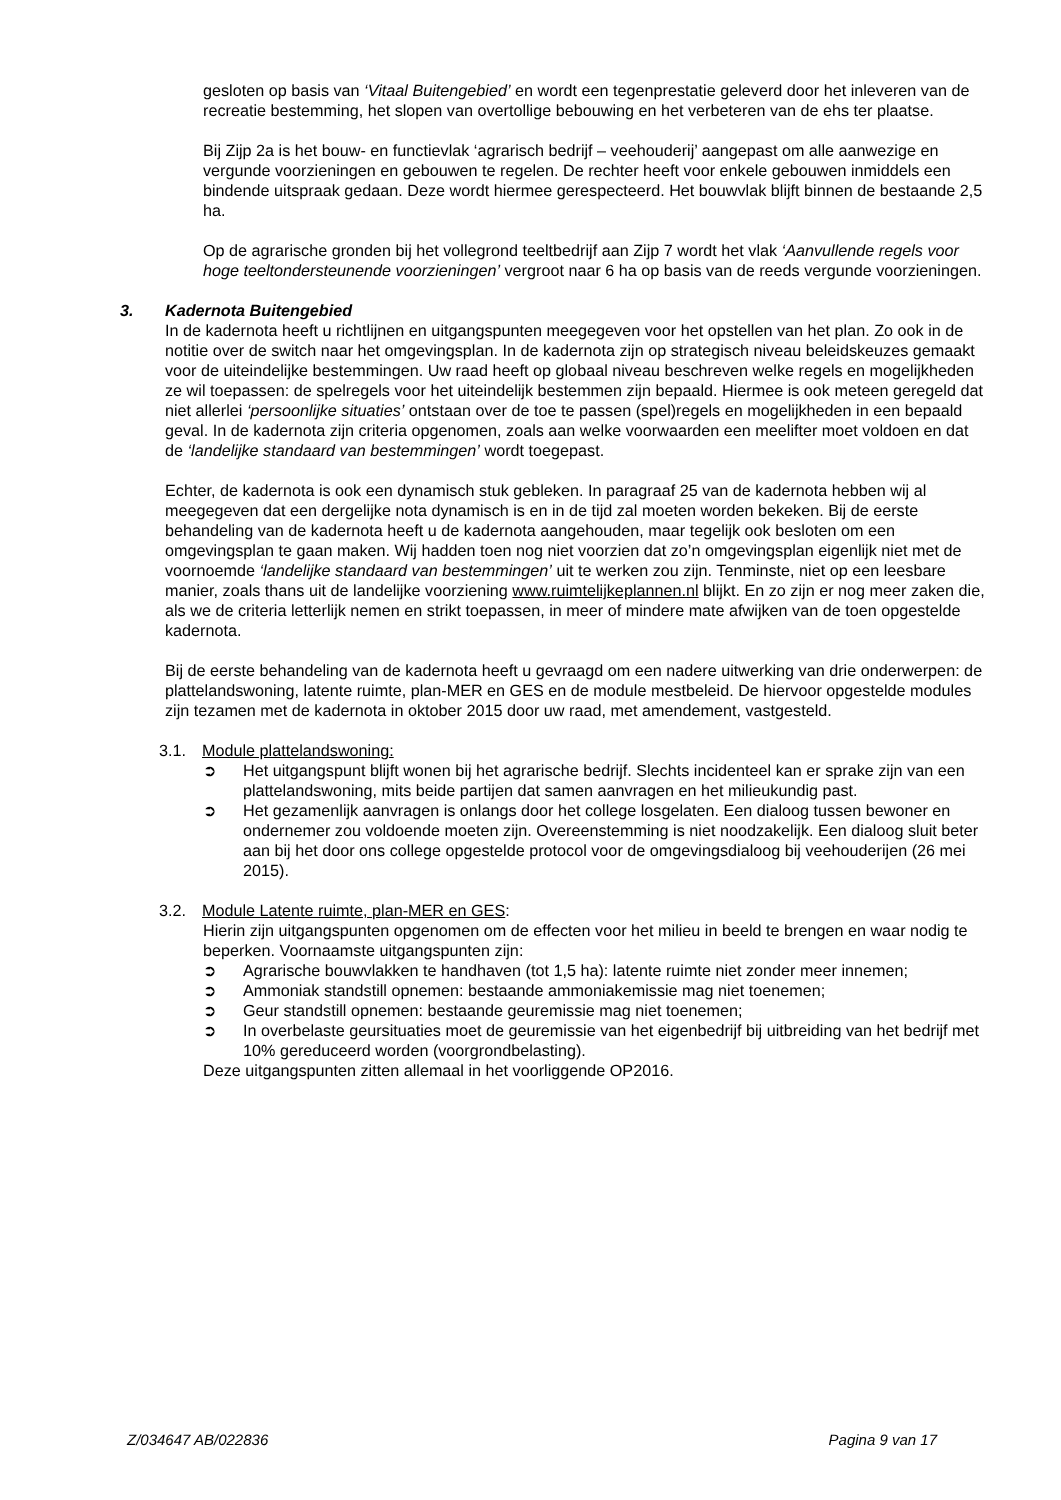gesloten op basis van ‘Vitaal Buitengebied’ en wordt een tegenprestatie geleverd door het inleveren van de recreatie bestemming, het slopen van overtollige bebouwing en het verbeteren van de ehs ter plaatse.
Bij Zijp 2a is het bouw- en functievlak ‘agrarisch bedrijf – veehouderij’ aangepast om alle aanwezige en vergunde voorzieningen en gebouwen te regelen. De rechter heeft voor enkele gebouwen inmiddels een bindende uitspraak gedaan. Deze wordt hiermee gerespecteerd. Het bouwvlak blijft binnen de bestaande 2,5 ha.
Op de agrarische gronden bij het vollegrond teeltbedrijf aan Zijp 7 wordt het vlak ‘Aanvullende regels voor hoge teeltondersteunende voorzieningen’ vergroot naar 6 ha op basis van de reeds vergunde voorzieningen.
3. Kadernota Buitengebied
In de kadernota heeft u richtlijnen en uitgangspunten meegegeven voor het opstellen van het plan. Zo ook in de notitie over de switch naar het omgevingsplan. In de kadernota zijn op strategisch niveau beleidskeuzes gemaakt voor de uiteindelijke bestemmingen. Uw raad heeft op globaal niveau beschreven welke regels en mogelijkheden ze wil toepassen: de spelregels voor het uiteindelijk bestemmen zijn bepaald. Hiermee is ook meteen geregeld dat niet allerlei ‘persoonlijke situaties’ ontstaan over de toe te passen (spel)regels en mogelijkheden in een bepaald geval. In de kadernota zijn criteria opgenomen, zoals aan welke voorwaarden een meelifter moet voldoen en dat de ‘landelijke standaard van bestemmingen’ wordt toegepast.
Echter, de kadernota is ook een dynamisch stuk gebleken. In paragraaf 25 van de kadernota hebben wij al meegegeven dat een dergelijke nota dynamisch is en in de tijd zal moeten worden bekeken. Bij de eerste behandeling van de kadernota heeft u de kadernota aangehouden, maar tegelijk ook besloten om een omgevingsplan te gaan maken. Wij hadden toen nog niet voorzien dat zo’n omgevingsplan eigenlijk niet met de voornoemde ‘landelijke standaard van bestemmingen’ uit te werken zou zijn. Tenminste, niet op een leesbare manier, zoals thans uit de landelijke voorziening www.ruimtelijkeplannen.nl blijkt. En zo zijn er nog meer zaken die, als we de criteria letterlijk nemen en strikt toepassen, in meer of mindere mate afwijken van de toen opgestelde kadernota.
Bij de eerste behandeling van de kadernota heeft u gevraagd om een nadere uitwerking van drie onderwerpen: de plattelandswoning, latente ruimte, plan-MER en GES en de module mestbeleid. De hiervoor opgestelde modules zijn tezamen met de kadernota in oktober 2015 door uw raad, met amendement, vastgesteld.
3.1. Module plattelandswoning:
➲ Het uitgangspunt blijft wonen bij het agrarische bedrijf. Slechts incidenteel kan er sprake zijn van een plattelandswoning, mits beide partijen dat samen aanvragen en het milieukundig past.
➲ Het gezamenlijk aanvragen is onlangs door het college losgelaten. Een dialoog tussen bewoner en ondernemer zou voldoende moeten zijn. Overeenstemming is niet noodzakelijk. Een dialoog sluit beter aan bij het door ons college opgestelde protocol voor de omgevingsdialoog bij veehouderijen (26 mei 2015).
3.2. Module Latente ruimte, plan-MER en GES:
Hierin zijn uitgangspunten opgenomen om de effecten voor het milieu in beeld te brengen en waar nodig te beperken. Voornaamste uitgangspunten zijn:
➲ Agrarische bouwvlakken te handhaven (tot 1,5 ha): latente ruimte niet zonder meer innemen;
➲ Ammoniak standstill opnemen: bestaande ammoniakemissie mag niet toenemen;
➲ Geur standstill opnemen: bestaande geuremissie mag niet toenemen;
➲ In overbelaste geursituaties moet de geuremissie van het eigenbedrijf bij uitbreiding van het bedrijf met 10% gereduceerd worden (voorgrondbelasting).
Deze uitgangspunten zitten allemaal in het voorliggende OP2016.
Z/034647 AB/022836 Pagina 9 van 17